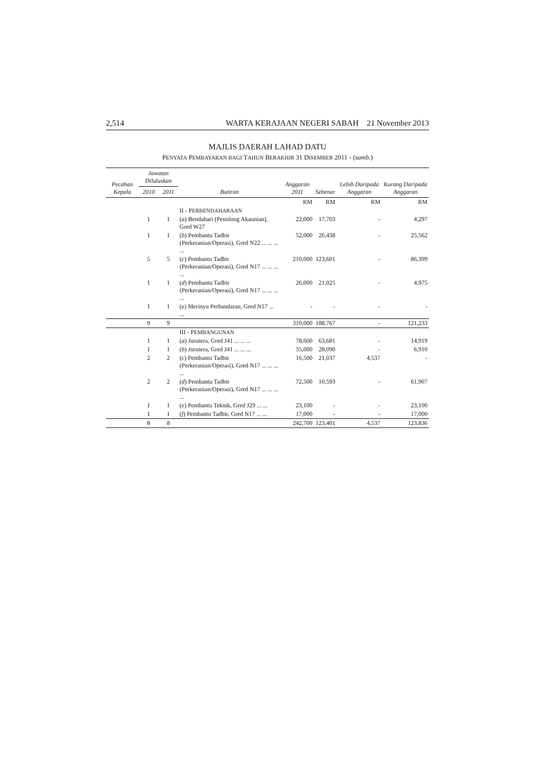2,514 WARTA KERAJAAN NEGERI SABAH 21 November 2013
MAJLIS DAERAH LAHAD DATU
PENYATA PEMBAYARAN BAGI TAHUN BERAKHIR 31 DISEMBER 2011 - (samb.)
| Pecahan Kepala | Jawatan Diluluskan | | Butiran | Anggaran 2011 | Sebenar | Lebih Daripada Anggaran | Kurang Daripada Anggaran |
| --- | --- | --- | --- | --- | --- | --- | --- |
| | 2010 | 2011 | | | | | |
| | | | | RM | RM | RM | RM |
| | | | II - P ERBENDAHARAAN | | | | |
| | 1 | 1 | ( a ) Bendahari (Penolong Akauntan), Gred W27 | 22,000 | 17,703 | - | 4,297 |
| | 1 | 1 | ( b ) Pembantu Tadbir (Perkeranian/Operasi), Gred N22 ... ... ... ... | 52,000 | 26,438 | - | 25,562 |
| | 5 | 5 | ( c ) Pembantu Tadbir (Perkeranian/Operasi), Gred N17 ... ... ... ... | 210,000 | 123,601 | - | 86,399 |
| | 1 | 1 | ( d ) Pembantu Tadbir (Perkeranian/Operasi), Gred N17 ... ... ... ... | 26,000 | 21,025 | - | 4,975 |
| | 1 | 1 | ( e ) Merinyu Perbandaran, Gred N17 ... ... | - | - | - | - |
| | 9 | 9 | | 310,000 | 188,767 | - | 121,233 |
| | | | III - P EMBANGUNAN | | | | |
| | 1 | 1 | ( a ) Jurutera, Gred J41 ... ... ... | 78,600 | 63,681 | - | 14,919 |
| | 1 | 1 | ( b ) Jurutera, Gred J41 ... ... ... | 35,000 | 28,090 | - | 6,910 |
| | 2 | 2 | ( c ) Pembantu Tadbir (Perkeranian/Operasi), Gred N17 ... ... ... ... | 16,500 | 21,037 | 4,537 | - |
| | 2 | 2 | ( d ) Pembantu Tadbir (Perkeranian/Operasi), Gred N17 ... ... ... ... | 72,500 | 10,593 | - | 61,907 |
| | 1 | 1 | ( e ) Pembantu Teknik, Gred J29 ... ... | 23,100 | - | - | 23,100 |
| | 1 | 1 | ( f ) Pembantu Tadbir, Gred N17 ... ... | 17,000 | - | - | 17,000 |
| | 8 | 8 | | 242,700 | 123,401 | 4,537 | 123,836 |